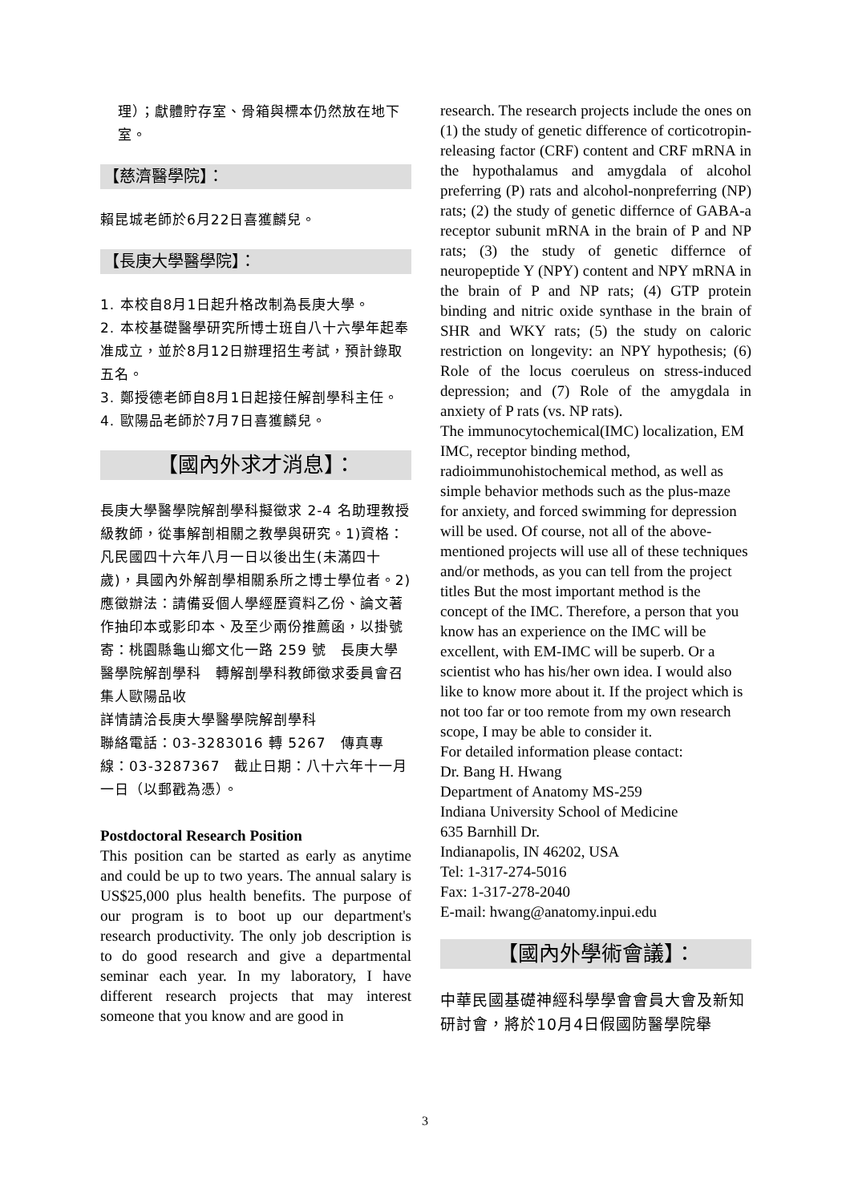理）；獻體貯存室、骨箱與標本仍然放在地下室。
【慈濟醫學院】：
賴昆城老師於6月22日喜獲麟兒。
【長庚大學醫學院】：
1. 本校自8月1日起升格改制為長庚大學。
2. 本校基礎醫學研究所博士班自八十六學年起奉准成立，並於8月12日辦理招生考試，預計錄取五名。
3. 鄭授德老師自8月1日起接任解剖學科主任。
4. 歐陽品老師於7月7日喜獲麟兒。
【國內外求才消息】：
長庚大學醫學院解剖學科擬徵求 2-4 名助理教授級教師，從事解剖相關之教學與研究。1)資格：凡民國四十六年八月一日以後出生(未滿四十歲)，具國內外解剖學相關系所之博士學位者。2)應徵辦法：請備妥個人學經歷資料乙份、論文著作抽印本或影印本、及至少兩份推薦函，以掛號寄：桃園縣龜山鄉文化一路 259 號　長庚大學醫學院解剖學科　轉解剖學科教師徵求委員會召集人歐陽品收
詳情請洽長庚大學醫學院解剖學科
聯絡電話：03-3283016 轉 5267　傳真專線：03-3287367　截止日期：八十六年十一月一日（以郵戳為憑）。
Postdoctoral Research Position
This position can be started as early as anytime and could be up to two years. The annual salary is US$25,000 plus health benefits. The purpose of our program is to boot up our department's research productivity. The only job description is to do good research and give a departmental seminar each year. In my laboratory, I have different research projects that may interest someone that you know and are good in
research. The research projects include the ones on (1) the study of genetic difference of corticotropin-releasing factor (CRF) content and CRF mRNA in the hypothalamus and amygdala of alcohol preferring (P) rats and alcohol-nonpreferring (NP) rats; (2) the study of genetic differnce of GABA-a receptor subunit mRNA in the brain of P and NP rats; (3) the study of genetic differnce of neuropeptide Y (NPY) content and NPY mRNA in the brain of P and NP rats; (4) GTP protein binding and nitric oxide synthase in the brain of SHR and WKY rats; (5) the study on caloric restriction on longevity: an NPY hypothesis; (6) Role of the locus coeruleus on stress-induced depression; and (7) Role of the amygdala in anxiety of P rats (vs. NP rats).
The immunocytochemical(IMC) localization, EM IMC, receptor binding method, radioimmunohistochemical method, as well as simple behavior methods such as the plus-maze for anxiety, and forced swimming for depression will be used. Of course, not all of the above-mentioned projects will use all of these techniques and/or methods, as you can tell from the project titles But the most important method is the concept of the IMC. Therefore, a person that you know has an experience on the IMC will be excellent, with EM-IMC will be superb. Or a scientist who has his/her own idea. I would also like to know more about it. If the project which is not too far or too remote from my own research scope, I may be able to consider it.
For detailed information please contact:
Dr. Bang H. Hwang
Department of Anatomy MS-259
Indiana University School of Medicine
635 Barnhill Dr.
Indianapolis, IN 46202, USA
Tel: 1-317-274-5016
Fax: 1-317-278-2040
E-mail: hwang@anatomy.inpui.edu
【國內外學術會議】：
中華民國基礎神經科學學會會員大會及新知研討會，將於10月4日假國防醫學院舉
3